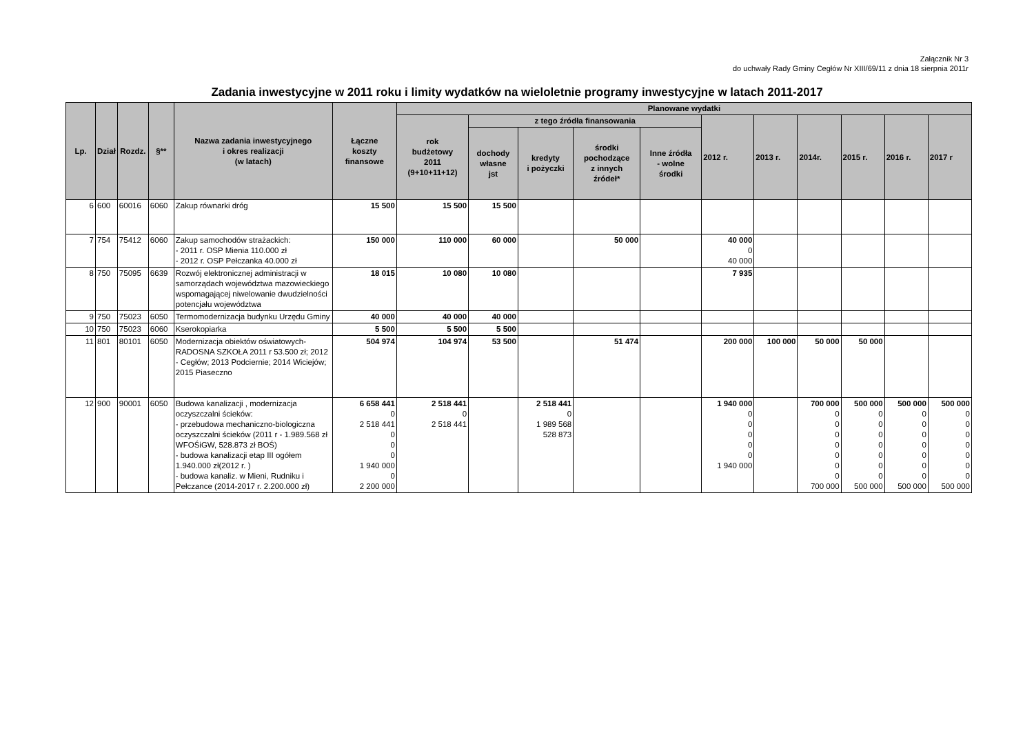Załącznik Nr 3
do uchwały Rady Gminy Cegłów Nr XIII/69/11 z dnia 18 sierpnia 2011r
Zadania inwestycyjne w 2011 roku i limity wydatków na wieloletnie programy inwestycyjne w latach 2011-2017
| Lp. | Dział | Rozdz. | §** | Nazwa zadania inwestycyjnego i okres realizacji (w latach) | Łączne koszty finansowe | Planowane wydatki | | | | | | | | | | |
| --- | --- | --- | --- | --- | --- | --- | --- | --- | --- | --- | --- | --- | --- | --- | --- | --- |
| | | | | | | rok budżetowy 2011 (9+10+11+12) | z tego źródła finansowania | | | | 2012 r. | 2013 r. | 2014r. | 2015 r. | 2016 r. | 2017 r |
| | | | | | | | dochody własne jst | kredyty i pożyczki | środki pochodzące z innych źródeł* | Inne źródła - wolne środki | | | | | | |
| 6 | 600 | 60016 | 6060 | Zakup równarki dróg | 15 500 | 15 500 | 15 500 | | | | | | | | | |
| 7 | 754 | 75412 | 6060 | Zakup samochodów strażackich: - 2011 r. OSP Mienia 110.000 zł - 2012 r. OSP Pełczanka 40.000 zł | 150 000 | 110 000 | 60 000 | | 50 000 | | 40 000 0 40 000 | | | | | |
| 8 | 750 | 75095 | 6639 | Rozwój elektronicznej administracji w samorządach województwa mazowieckiego wspomagającej niwelowanie dwudzielności potencjału województwa | 18 015 | 10 080 | 10 080 | | | | 7 935 | | | | | |
| 9 | 750 | 75023 | 6050 | Termomodernizacja budynku Urzędu Gminy | 40 000 | 40 000 | 40 000 | | | | | | | | | |
| 10 | 750 | 75023 | 6060 | Kserokopiarka | 5 500 | 5 500 | 5 500 | | | | | | | | | |
| 11 | 801 | 80101 | 6050 | Modernizacja obiektów oświatowych-RADOSNA SZKOŁA 2011 r 53.500 zł; 2012 - Cegłów; 2013 Podciernie; 2014 Wiciejów; 2015 Piaseczno | 504 974 | 104 974 | 53 500 | | 51 474 | | 200 000 | 100 000 | 50 000 | 50 000 | | |
| 12 | 900 | 90001 | 6050 | Budowa kanalizacji , modernizacja oczyszczalni ścieków: - przebudowa mechaniczno-biologiczna oczyszczalni ścieków (2011 r - 1.989.568 zł WFOŚiGW, 528.873 zł BOŚ) - budowa kanalizacji etap III ogółem 1.940.000 zł(2012 r. ) - budowa kanaliz. w Mieni, Rudniku i Pełczance (2014-2017 r. 2.200.000 zł) | 6 658 441 0 2 518 441 0 0 0 1 940 000 0 2 200 000 | 2 518 441 0 2 518 441 | | 2 518 441 0 1 989 568 528 873 | | | 1 940 000 0 0 0 0 0 1 940 000 | | 700 000 0 0 0 0 0 0 0 700 000 | 500 000 0 0 0 0 0 0 0 500 000 | 500 000 0 0 0 0 0 0 0 500 000 | 500 000 0 0 0 0 0 0 0 500 000 |